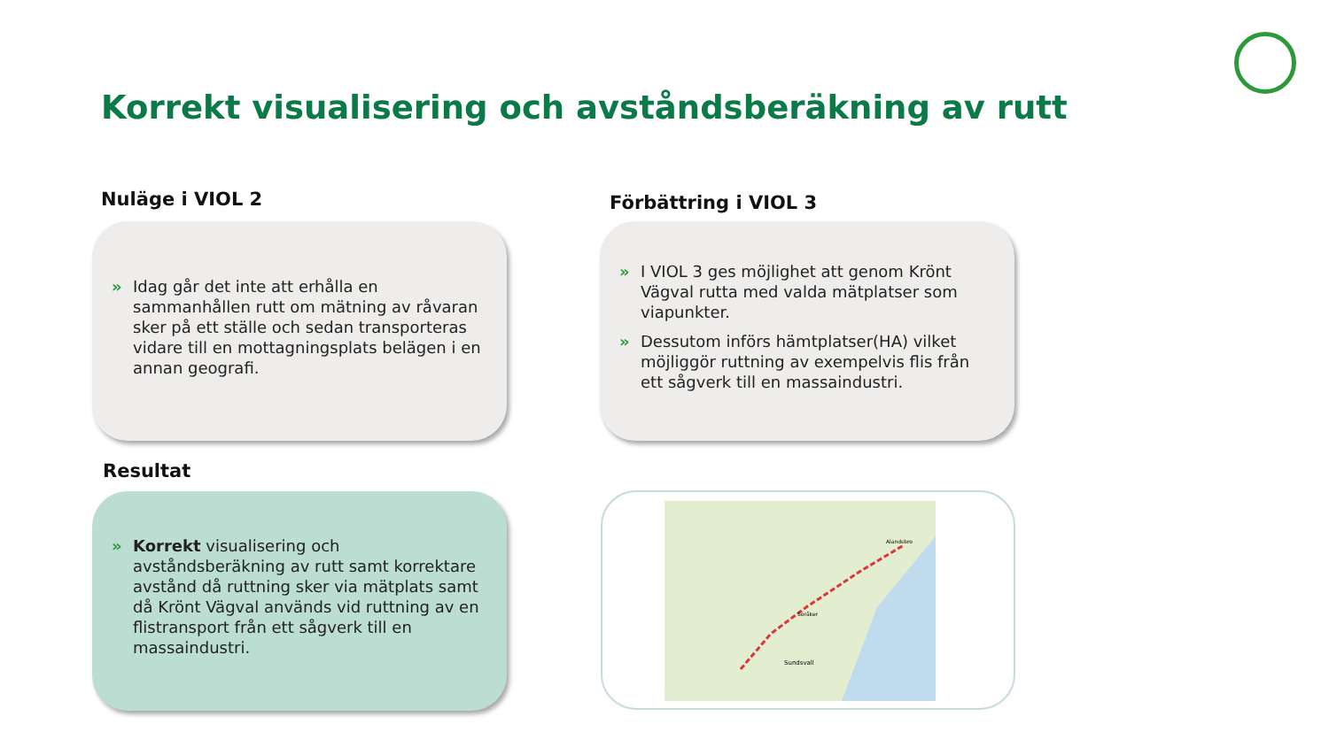Korrekt visualisering och avståndsberäkning av rutt
Nuläge i VIOL 2 Förbättring i VIOL 3
» Idag går det inte att erhålla en sammanhållen rutt om mätning av råvaran sker på ett ställe och sedan transporteras vidare till en mottagningsplats belägen i en annan geografi.
» I VIOL 3 ges möjlighet att genom Krönt Vägval rutta med valda mätplatser som viapunkter.
» Dessutom införs hämtplatser(HA) vilket möjliggör ruttning av exempelvis flis från ett sågverk till en massaindustri.
Resultat
» Korrekt visualisering och avståndsberäkning av rutt samt korrektare avstånd då ruttning sker via mätplats samt då Krönt Vägval används vid ruttning av en flistransport från ett sågverk till en massaindustri.
Sundsvall
Alandsbro
Söråker